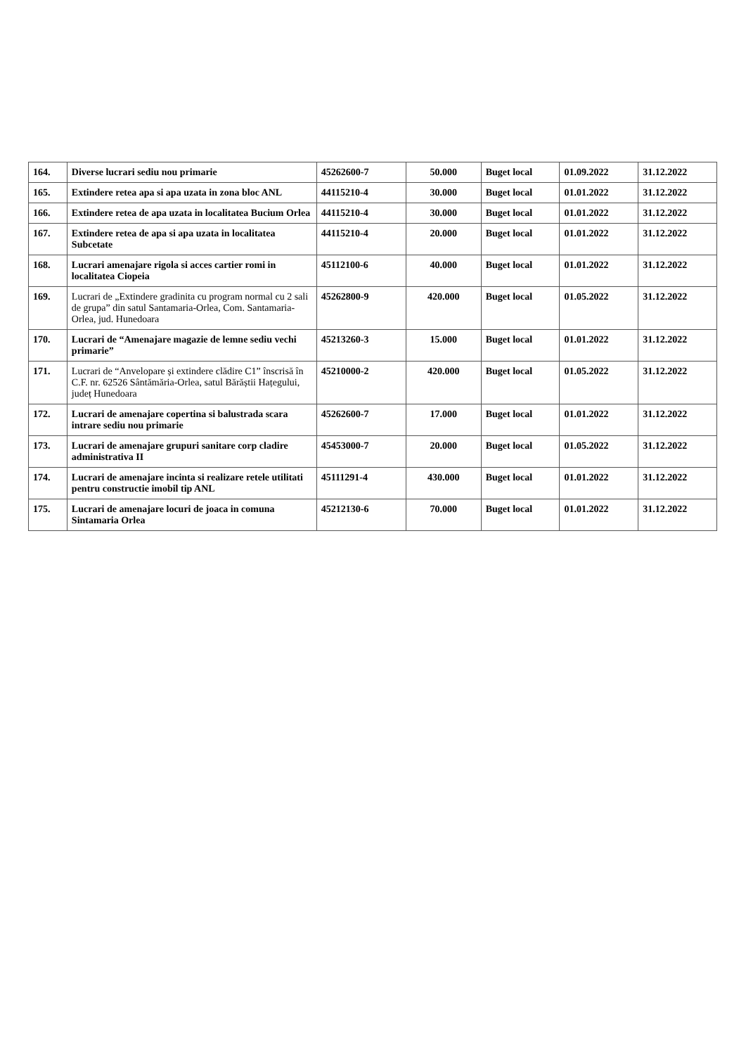| 164. | Diverse lucrari sediu nou primarie | 45262600-7 | 50.000 | Buget local | 01.09.2022 | 31.12.2022 |
| 165. | Extindere retea apa si apa uzata in zona bloc ANL | 44115210-4 | 30.000 | Buget local | 01.01.2022 | 31.12.2022 |
| 166. | Extindere retea de apa uzata in localitatea Bucium Orlea | 44115210-4 | 30.000 | Buget local | 01.01.2022 | 31.12.2022 |
| 167. | Extindere retea de apa si apa uzata in localitatea Subcetate | 44115210-4 | 20.000 | Buget local | 01.01.2022 | 31.12.2022 |
| 168. | Lucrari amenajare rigola si acces cartier romi in localitatea Ciopeia | 45112100-6 | 40.000 | Buget local | 01.01.2022 | 31.12.2022 |
| 169. | Lucrari de „Extindere gradinita cu program normal cu 2 sali de grupa” din satul Santamaria-Orlea, Com. Santamaria-Orlea, jud. Hunedoara | 45262800-9 | 420.000 | Buget local | 01.05.2022 | 31.12.2022 |
| 170. | Lucrari de “Amenajare magazie de lemne sediu vechi primarie” | 45213260-3 | 15.000 | Buget local | 01.01.2022 | 31.12.2022 |
| 171. | Lucrari de “Anvelopare și extindere clădire C1” înscrisă în C.F. nr. 62526 Sântămăria-Orlea, satul Bărăștii Hațegului, județ Hunedoara | 45210000-2 | 420.000 | Buget local | 01.05.2022 | 31.12.2022 |
| 172. | Lucrari de amenajare copertina si balustrada scara intrare sediu nou primarie | 45262600-7 | 17.000 | Buget local | 01.01.2022 | 31.12.2022 |
| 173. | Lucrari de amenajare grupuri sanitare corp cladire administrativa II | 45453000-7 | 20.000 | Buget local | 01.05.2022 | 31.12.2022 |
| 174. | Lucrari de amenajare incinta si realizare retele utilitati pentru constructie imobil tip ANL | 45111291-4 | 430.000 | Buget local | 01.01.2022 | 31.12.2022 |
| 175. | Lucrari de amenajare locuri de joaca in comuna Sintamaria Orlea | 45212130-6 | 70.000 | Buget local | 01.01.2022 | 31.12.2022 |